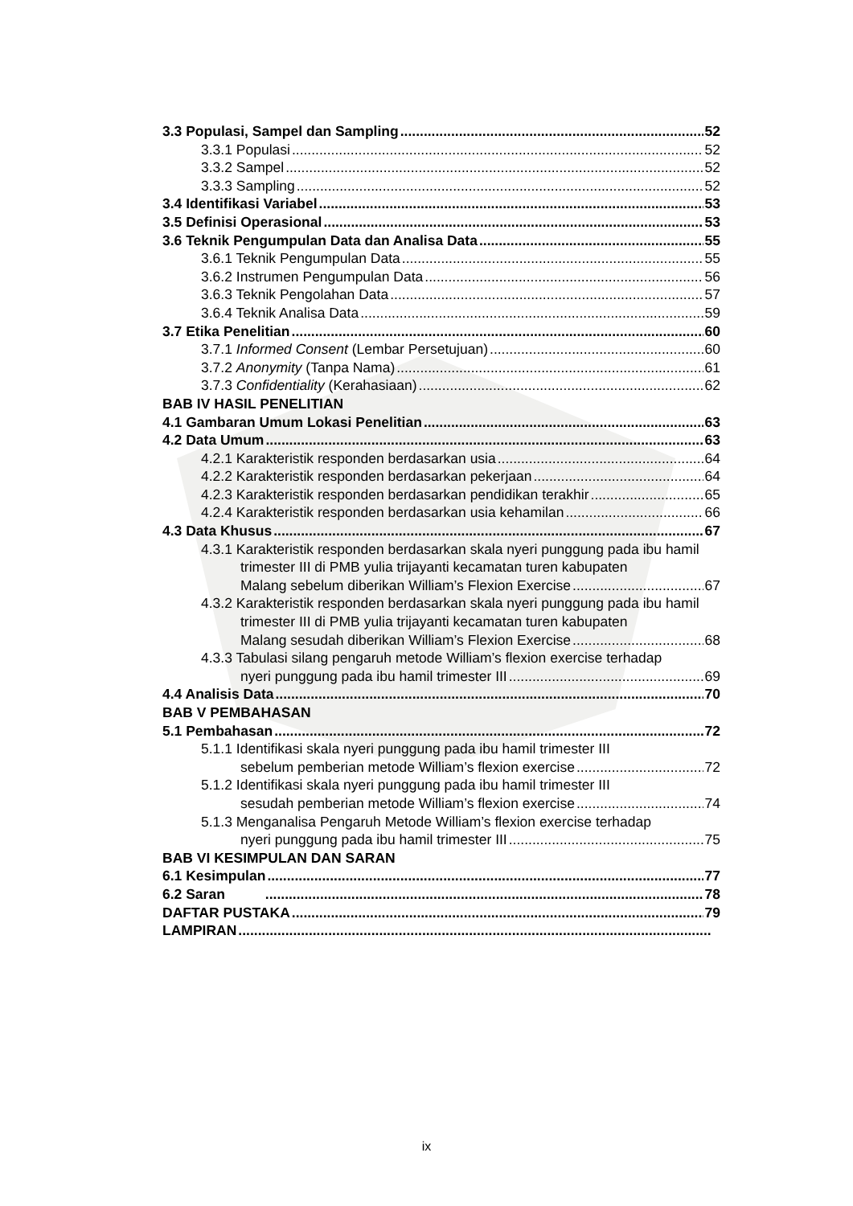3.3 Populasi, Sampel dan Sampling 52
3.3.1 Populasi 52
3.3.2 Sampel 52
3.3.3 Sampling 52
3.4 Identifikasi Variabel 53
3.5 Definisi Operasional 53
3.6 Teknik Pengumpulan Data dan Analisa Data 55
3.6.1 Teknik Pengumpulan Data 55
3.6.2 Instrumen Pengumpulan Data 56
3.6.3 Teknik Pengolahan Data 57
3.6.4 Teknik Analisa Data 59
3.7 Etika Penelitian 60
3.7.1 Informed Consent (Lembar Persetujuan) 60
3.7.2 Anonymity (Tanpa Nama) 61
3.7.3 Confidentiality (Kerahasiaan) 62
BAB IV HASIL PENELITIAN
4.1 Gambaran Umum Lokasi Penelitian 63
4.2 Data Umum 63
4.2.1 Karakteristik responden berdasarkan usia 64
4.2.2 Karakteristik responden berdasarkan pekerjaan 64
4.2.3 Karakteristik responden berdasarkan pendidikan terakhir 65
4.2.4 Karakteristik responden berdasarkan usia kehamilan 66
4.3 Data Khusus 67
4.3.1 Karakteristik responden berdasarkan skala nyeri punggung pada ibu hamil trimester III di PMB yulia trijayanti kecamatan turen kabupaten
Malang sebelum diberikan William’s Flexion Exercise 67
4.3.2 Karakteristik responden berdasarkan skala nyeri punggung pada ibu hamil trimester III di PMB yulia trijayanti kecamatan turen kabupaten
Malang sesudah diberikan William’s Flexion Exercise 68
4.3.3 Tabulasi silang pengaruh metode William’s flexion exercise terhadap
nyeri punggung pada ibu hamil trimester III 69
4.4 Analisis Data 70
BAB V PEMBAHASAN
5.1 Pembahasan 72
5.1.1 Identifikasi skala nyeri punggung pada ibu hamil trimester III
sebelum pemberian metode William’s flexion exercise 72
5.1.2 Identifikasi skala nyeri punggung pada ibu hamil trimester III
sesudah pemberian metode William’s flexion exercise 74
5.1.3 Menganalisa Pengaruh Metode William’s flexion exercise terhadap
nyeri punggung pada ibu hamil trimester III 75
BAB VI KESIMPULAN DAN SARAN
6.1 Kesimpulan 77
6.2 Saran 78
DAFTAR PUSTAKA 79
LAMPIRAN
ix